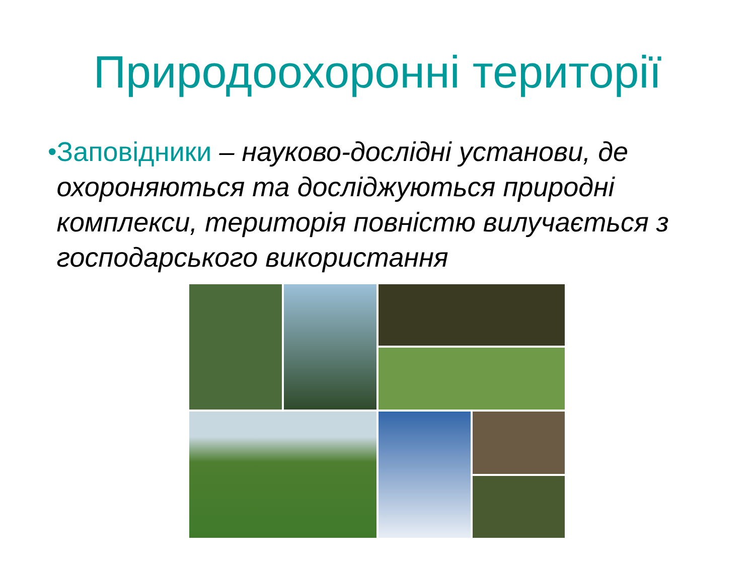Природоохоронні території
• Заповідники – науково-дослідні установи, де охороняються та досліджуються природні комплекси, територія повністю вилучається з господарського використання